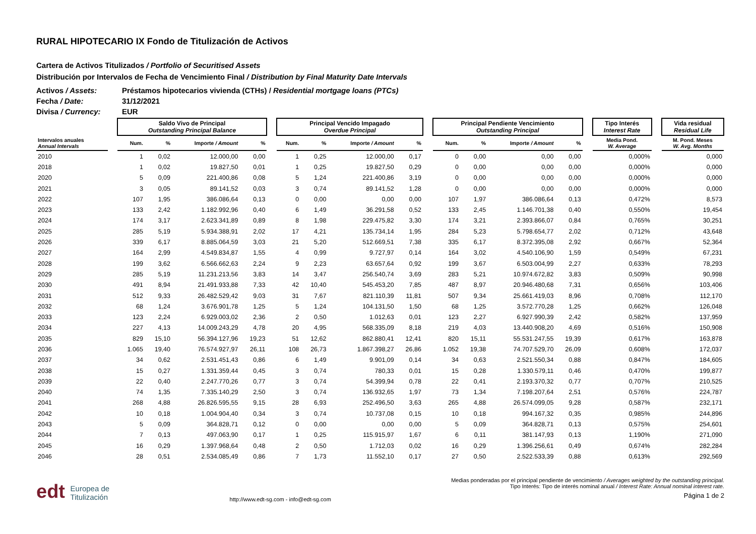RURAL HIPOTECARIO IX Fondo de Titulización de Activos
Cartera de Activos Titulizados / Portfolio of Securitised Assets
Distribución por Intervalos de Fecha de Vencimiento Final / Distribution by Final Maturity Date Intervals
Activos / Assets: Préstamos hipotecarios vivienda (CTHs) / Residential mortgage loans (PTCs)
Fecha / Date: 31/12/2021
Divisa / Currency: EUR
| | | Saldo Vivo de Principal Outstanding Principal Balance | | | | | Principal Vencido Impagado Overdue Principal | | | | | Principal Pendiente Vencimiento Outstanding Principal | | | | | Tipo Interés Interest Rate | | Vida residual Residual Life |
| --- | --- | --- | --- | --- | --- | --- | --- | --- | --- | --- | --- | --- | --- | --- | --- | --- | --- | --- | --- |
| Intervalos anuales Annual Intervals | | Num. | % | Importe / Amount | % | | Num. | % | Importe / Amount | % | | Num. | % | Importe / Amount | % | | Media Pond. W. Average | | M. Pond. Meses W. Avg. Months |
| 2010 | | 1 | 0,02 | 12.000,00 | 0,00 | | 1 | 0,25 | 12.000,00 | 0,17 | | 0 | 0,00 | 0,00 | 0,00 | | 0,000% | | 0,000 |
| 2018 | | 1 | 0,02 | 19.827,50 | 0,01 | | 1 | 0,25 | 19.827,50 | 0,29 | | 0 | 0,00 | 0,00 | 0,00 | | 0,000% | | 0,000 |
| 2020 | | 5 | 0,09 | 221.400,86 | 0,08 | | 5 | 1,24 | 221.400,86 | 3,19 | | 0 | 0,00 | 0,00 | 0,00 | | 0,000% | | 0,000 |
| 2021 | | 3 | 0,05 | 89.141,52 | 0,03 | | 3 | 0,74 | 89.141,52 | 1,28 | | 0 | 0,00 | 0,00 | 0,00 | | 0,000% | | 0,000 |
| 2022 | | 107 | 1,95 | 386.086,64 | 0,13 | | 0 | 0,00 | 0,00 | 0,00 | | 107 | 1,97 | 386.086,64 | 0,13 | | 0,472% | | 8,573 |
| 2023 | | 133 | 2,42 | 1.182.992,96 | 0,40 | | 6 | 1,49 | 36.291,58 | 0,52 | | 133 | 2,45 | 1.146.701,38 | 0,40 | | 0,550% | | 19,454 |
| 2024 | | 174 | 3,17 | 2.623.341,89 | 0,89 | | 8 | 1,98 | 229.475,82 | 3,30 | | 174 | 3,21 | 2.393.866,07 | 0,84 | | 0,765% | | 30,251 |
| 2025 | | 285 | 5,19 | 5.934.388,91 | 2,02 | | 17 | 4,21 | 135.734,14 | 1,95 | | 284 | 5,23 | 5.798.654,77 | 2,02 | | 0,712% | | 43,648 |
| 2026 | | 339 | 6,17 | 8.885.064,59 | 3,03 | | 21 | 5,20 | 512.669,51 | 7,38 | | 335 | 6,17 | 8.372.395,08 | 2,92 | | 0,667% | | 52,364 |
| 2027 | | 164 | 2,99 | 4.549.834,87 | 1,55 | | 4 | 0,99 | 9.727,97 | 0,14 | | 164 | 3,02 | 4.540.106,90 | 1,59 | | 0,549% | | 67,231 |
| 2028 | | 199 | 3,62 | 6.566.662,63 | 2,24 | | 9 | 2,23 | 63.657,64 | 0,92 | | 199 | 3,67 | 6.503.004,99 | 2,27 | | 0,633% | | 78,293 |
| 2029 | | 285 | 5,19 | 11.231.213,56 | 3,83 | | 14 | 3,47 | 256.540,74 | 3,69 | | 283 | 5,21 | 10.974.672,82 | 3,83 | | 0,509% | | 90,998 |
| 2030 | | 491 | 8,94 | 21.491.933,88 | 7,33 | | 42 | 10,40 | 545.453,20 | 7,85 | | 487 | 8,97 | 20.946.480,68 | 7,31 | | 0,656% | | 103,406 |
| 2031 | | 512 | 9,33 | 26.482.529,42 | 9,03 | | 31 | 7,67 | 821.110,39 | 11,81 | | 507 | 9,34 | 25.661.419,03 | 8,96 | | 0,708% | | 112,170 |
| 2032 | | 68 | 1,24 | 3.676.901,78 | 1,25 | | 5 | 1,24 | 104.131,50 | 1,50 | | 68 | 1,25 | 3.572.770,28 | 1,25 | | 0,662% | | 126,048 |
| 2033 | | 123 | 2,24 | 6.929.003,02 | 2,36 | | 2 | 0,50 | 1.012,63 | 0,01 | | 123 | 2,27 | 6.927.990,39 | 2,42 | | 0,582% | | 137,959 |
| 2034 | | 227 | 4,13 | 14.009.243,29 | 4,78 | | 20 | 4,95 | 568.335,09 | 8,18 | | 219 | 4,03 | 13.440.908,20 | 4,69 | | 0,516% | | 150,908 |
| 2035 | | 829 | 15,10 | 56.394.127,96 | 19,23 | | 51 | 12,62 | 862.880,41 | 12,41 | | 820 | 15,11 | 55.531.247,55 | 19,39 | | 0,617% | | 163,878 |
| 2036 | | 1.065 | 19,40 | 76.574.927,97 | 26,11 | | 108 | 26,73 | 1.867.398,27 | 26,86 | | 1.052 | 19,38 | 74.707.529,70 | 26,09 | | 0,608% | | 172,037 |
| 2037 | | 34 | 0,62 | 2.531.451,43 | 0,86 | | 6 | 1,49 | 9.901,09 | 0,14 | | 34 | 0,63 | 2.521.550,34 | 0,88 | | 0,847% | | 184,605 |
| 2038 | | 15 | 0,27 | 1.331.359,44 | 0,45 | | 3 | 0,74 | 780,33 | 0,01 | | 15 | 0,28 | 1.330.579,11 | 0,46 | | 0,470% | | 199,877 |
| 2039 | | 22 | 0,40 | 2.247.770,26 | 0,77 | | 3 | 0,74 | 54.399,94 | 0,78 | | 22 | 0,41 | 2.193.370,32 | 0,77 | | 0,707% | | 210,525 |
| 2040 | | 74 | 1,35 | 7.335.140,29 | 2,50 | | 3 | 0,74 | 136.932,65 | 1,97 | | 73 | 1,34 | 7.198.207,64 | 2,51 | | 0,576% | | 224,787 |
| 2041 | | 268 | 4,88 | 26.826.595,55 | 9,15 | | 28 | 6,93 | 252.496,50 | 3,63 | | 265 | 4,88 | 26.574.099,05 | 9,28 | | 0,587% | | 232,171 |
| 2042 | | 10 | 0,18 | 1.004.904,40 | 0,34 | | 3 | 0,74 | 10.737,08 | 0,15 | | 10 | 0,18 | 994.167,32 | 0,35 | | 0,985% | | 244,896 |
| 2043 | | 5 | 0,09 | 364.828,71 | 0,12 | | 0 | 0,00 | 0,00 | 0,00 | | 5 | 0,09 | 364.828,71 | 0,13 | | 0,575% | | 254,601 |
| 2044 | | 7 | 0,13 | 497.063,90 | 0,17 | | 1 | 0,25 | 115.915,97 | 1,67 | | 6 | 0,11 | 381.147,93 | 0,13 | | 1,190% | | 271,090 |
| 2045 | | 16 | 0,29 | 1.397.968,64 | 0,48 | | 2 | 0,50 | 1.712,03 | 0,02 | | 16 | 0,29 | 1.396.256,61 | 0,49 | | 0,674% | | 282,284 |
| 2046 | | 28 | 0,51 | 2.534.085,49 | 0,86 | | 7 | 1,73 | 11.552,10 | 0,17 | | 27 | 0,50 | 2.522.533,39 | 0,88 | | 0,613% | | 292,569 |
edt Europea de
Titulización
http://www.edt-sg.com - info@edt-sg.com
Medias ponderadas por el principal pendiente de vencimiento / Averages weighted by the outstanding principal.
Tipo Interés: Tipo de interés nominal anual / Interest Rate: Annual nominal interest rate.
Página 1 de 2